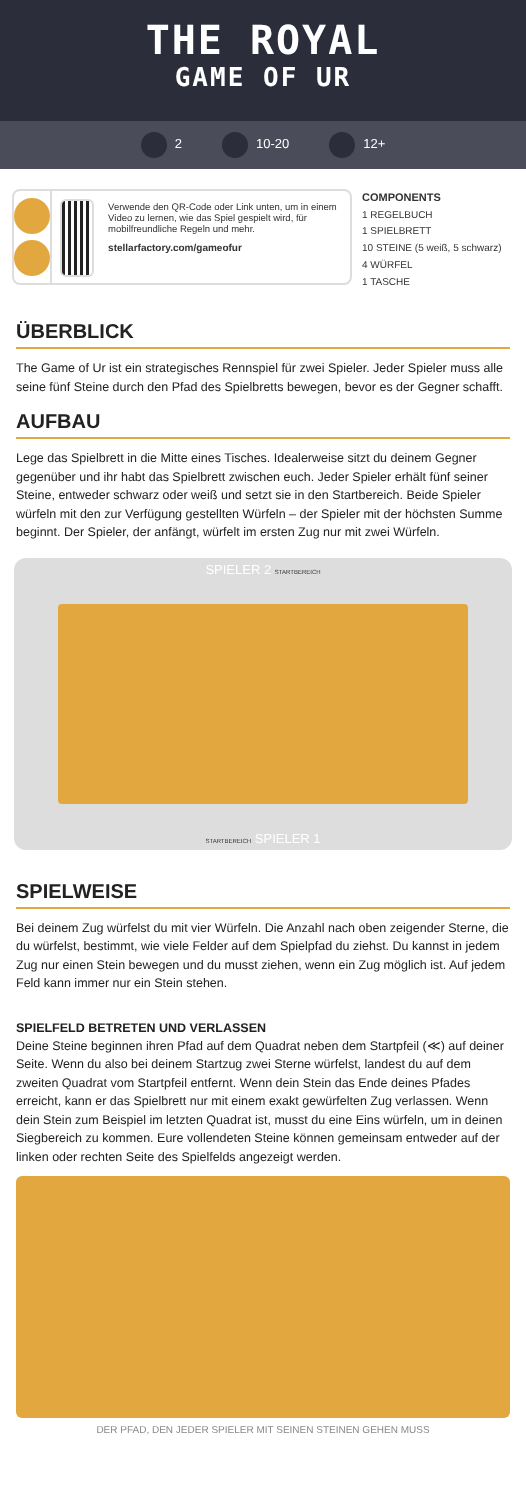THE ROYAL
GAME OF UR
2 10-20 12+
Verwende den QR-Code oder Link unten, um in einem Video zu lernen, wie das Spiel gespielt wird, für mobilfreundliche Regeln und mehr.
stellarfactory.com/gameofur
COMPONENTS
1 REGELBUCH
1 SPIELBRETT
10 STEINE (5 weiß, 5 schwarz)
4 WÜRFEL
1 TASCHE
ÜBERBLICK
The Game of Ur ist ein strategisches Rennspiel für zwei Spieler. Jeder Spieler muss alle seine fünf Steine durch den Pfad des Spielbretts bewegen, bevor es der Gegner schafft.
AUFBAU
Lege das Spielbrett in die Mitte eines Tisches. Idealerweise sitzt du deinem Gegner gegenüber und ihr habt das Spielbrett zwischen euch. Jeder Spieler erhält fünf seiner Steine, entweder schwarz oder weiß und setzt sie in den Startbereich. Beide Spieler würfeln mit den zur Verfügung gestellten Würfeln – der Spieler mit der höchsten Summe beginnt. Der Spieler, der anfängt, würfelt im ersten Zug nur mit zwei Würfeln.
SPIELER 2 STARTBEREICH
STARTBEREICH SPIELER 1
SPIELWEISE
Bei deinem Zug würfelst du mit vier Würfeln. Die Anzahl nach oben zeigender Sterne, die du würfelst, bestimmt, wie viele Felder auf dem Spielpfad du ziehst. Du kannst in jedem Zug nur einen Stein bewegen und du musst ziehen, wenn ein Zug möglich ist. Auf jedem Feld kann immer nur ein Stein stehen.
SPIELFELD BETRETEN UND VERLASSEN
Deine Steine beginnen ihren Pfad auf dem Quadrat neben dem Startpfeil (≪) auf deiner Seite. Wenn du also bei deinem Startzug zwei Sterne würfelst, landest du auf dem zweiten Quadrat vom Startpfeil entfernt. Wenn dein Stein das Ende deines Pfades erreicht, kann er das Spielbrett nur mit einem exakt gewürfelten Zug verlassen. Wenn dein Stein zum Beispiel im letzten Quadrat ist, musst du eine Eins würfeln, um in deinen Siegbereich zu kommen. Eure vollendeten Steine können gemeinsam entweder auf der linken oder rechten Seite des Spielfelds angezeigt werden.
DER PFAD, DEN JEDER SPIELER MIT SEINEN STEINEN GEHEN MUSS